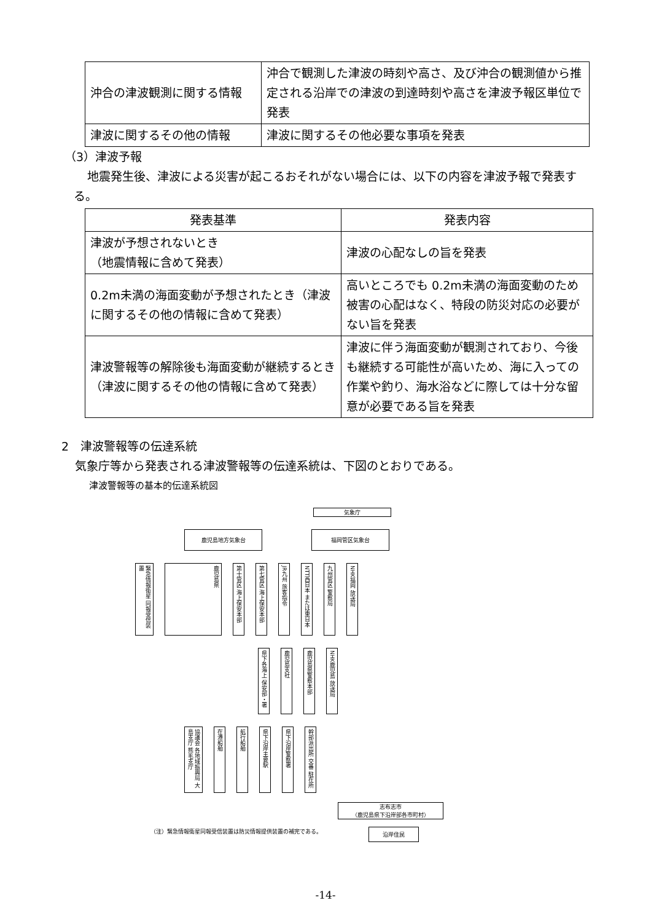| 沖合の津波観測に関する情報 | 沖合で観測した津波の時刻や高さ、及び沖合の観測値から推定される沿岸での津波の到達時刻や高さを津波予報区単位で発表 |
| 津波に関するその他の情報 | 津波に関するその他必要な事項を発表 |
（3）津波予報
地震発生後、津波による災害が起こるおそれがない場合には、以下の内容を津波予報で発表する。
| 発表基準 | 発表内容 |
| --- | --- |
| 津波が予想されないとき （地震情報に含めて発表） | 津波の心配なしの旨を発表 |
| 0.2m未満の海面変動が予想されたとき（津波に関するその他の情報に含めて発表） | 高いところでも 0.2m未満の海面変動のため被害の心配はなく、特段の防災対応の必要がない旨を発表 |
| 津波警報等の解除後も海面変動が継続するとき（津波に関するその他の情報に含めて発表） | 津波に伴う海面変動が観測されており、今後も継続する可能性が高いため、海に入っての作業や釣り、海水浴などに際しては十分な留意が必要である旨を発表 |
2　津波警報等の伝達系統
気象庁等から発表される津波警報等の伝達系統は、下図のとおりである。
津波警報等の基本的伝達系統図
気象庁
鹿児島地方気象台 福岡管区気象台
緊急情報衛星 同報受信装置
鹿児島県
第十管区 海上保安本部
第七管区 海上保安本部
JR九州 旅客指令
NTT西日本 または東日本
九州管区 警察局
NHK福岡 放送局
県下各海上 保安部・署
鹿児島支社
鹿児島県警察本部
NHK鹿児島 放送局
協議会 各地域振興局 大島支庁 熊毛支庁
在港船舶
航行船舶
県下沿岸主要駅
県下沿岸警察署
幹部派出所 交番 駐在所
志布志市
（鹿児島県下沿岸部各市町村）
沿岸住民
（注）緊急情報衛星同報受信装置は防災情報提供装置の補完である。
-14-